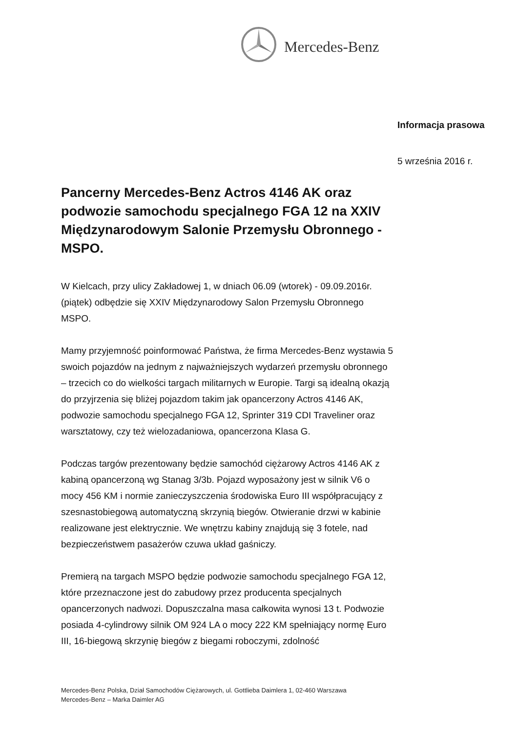Mercedes-Benz
Informacja prasowa
5 września 2016 r.
Pancerny Mercedes-Benz Actros 4146 AK oraz podwozie samochodu specjalnego FGA 12 na XXIV Międzynarodowym Salonie Przemysłu Obronnego - MSPO.
W Kielcach, przy ulicy Zakładowej 1, w dniach 06.09 (wtorek) - 09.09.2016r. (piątek) odbędzie się XXIV Międzynarodowy Salon Przemysłu Obronnego MSPO.
Mamy przyjemność poinformować Państwa, że firma Mercedes-Benz wystawia 5 swoich pojazdów na jednym z najważniejszych wydarzeń przemysłu obronnego – trzecich co do wielkości targach militarnych w Europie. Targi są idealną okazją do przyjrzenia się bliżej pojazdom takim jak opancerzony Actros 4146 AK, podwozie samochodu specjalnego FGA 12, Sprinter 319 CDI Traveliner oraz warsztatowy, czy też wielozadaniowa, opancerzona Klasa G.
Podczas targów prezentowany będzie samochód ciężarowy Actros 4146 AK z kabiną opancerzoną wg Stanag 3/3b. Pojazd wyposażony jest w silnik V6 o mocy 456 KM i normie zanieczyszczenia środowiska Euro III współpracujący z szesnastobiegową automatyczną skrzynią biegów. Otwieranie drzwi w kabinie realizowane jest elektrycznie. We wnętrzu kabiny znajdują się 3 fotele, nad bezpieczeństwem pasażerów czuwa układ gaśniczy.
Premierą na targach MSPO będzie podwozie samochodu specjalnego FGA 12, które przeznaczone jest do zabudowy przez producenta specjalnych opancerzonych nadwozi. Dopuszczalna masa całkowita wynosi 13 t. Podwozie posiada 4-cylindrowy silnik OM 924 LA o mocy 222 KM spełniający normę Euro III, 16-biegową skrzynię biegów z biegami roboczymi, zdolność
Mercedes-Benz Polska, Dział Samochodów Ciężarowych, ul. Gottlieba Daimlera 1, 02-460 Warszawa
Mercedes-Benz – Marka Daimler AG